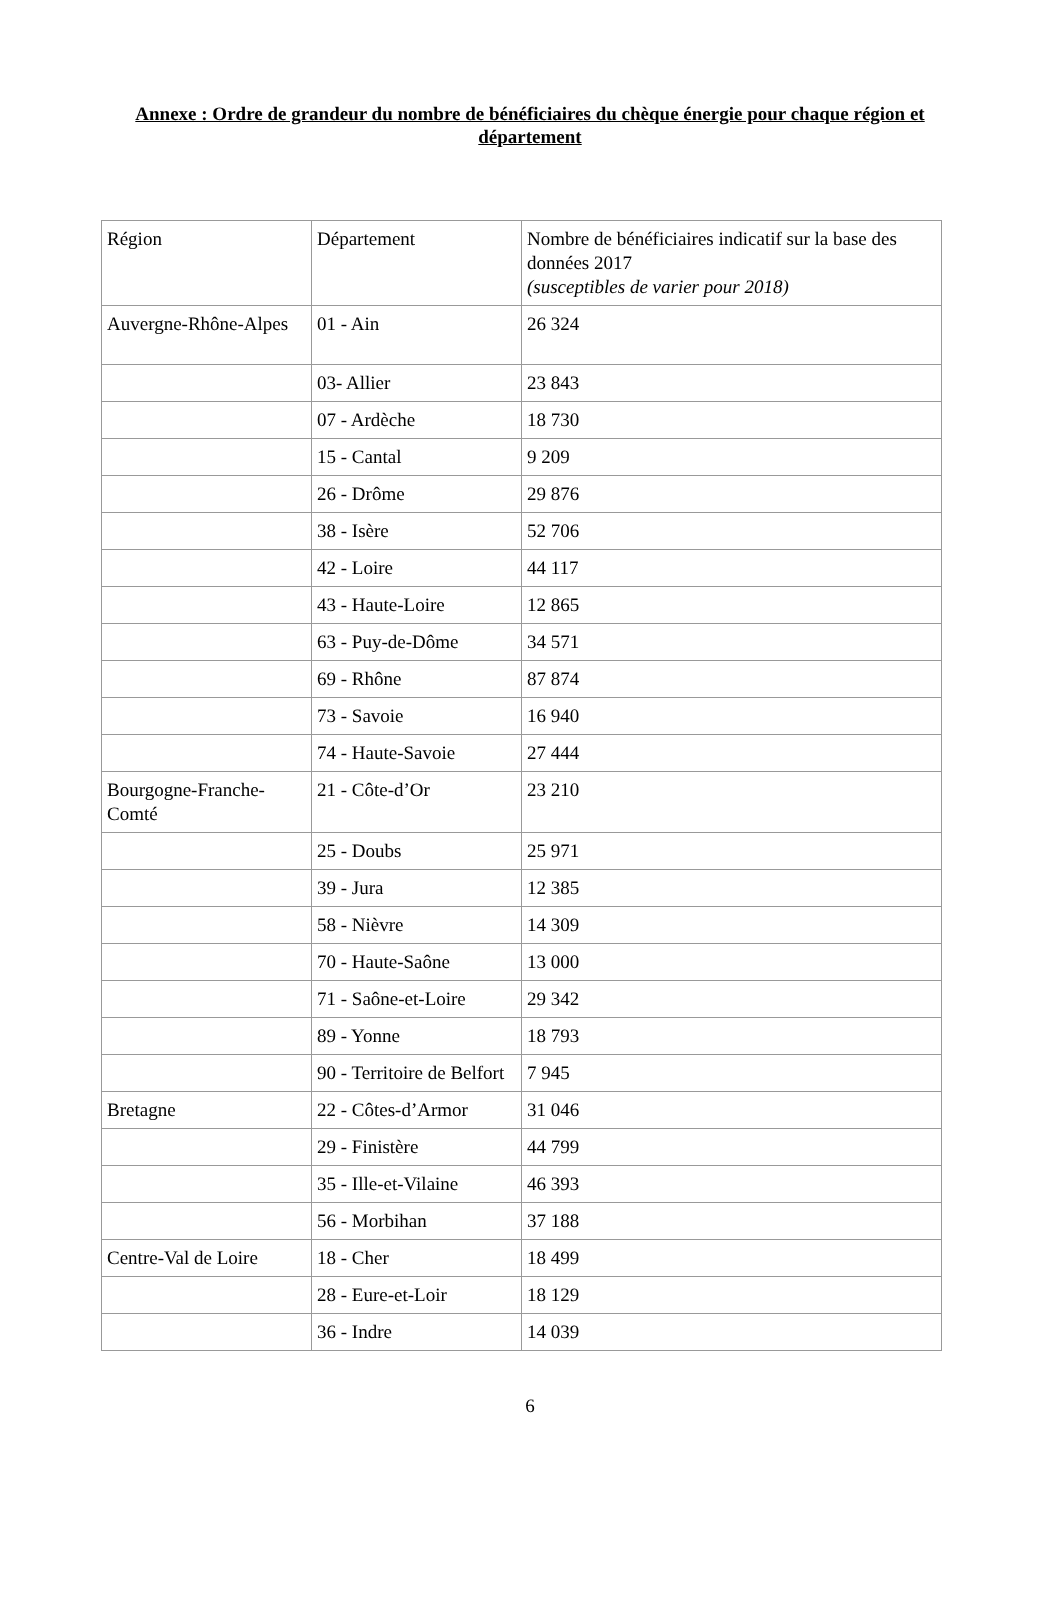Annexe : Ordre de grandeur du nombre de bénéficiaires du chèque énergie pour chaque région et département
| Région | Département | Nombre de bénéficiaires indicatif sur la base des données 2017 (susceptibles de varier pour 2018) |
| Auvergne-Rhône-Alpes | 01 - Ain | 26 324 |
| | 03- Allier | 23 843 |
| | 07 - Ardèche | 18 730 |
| | 15 - Cantal | 9 209 |
| | 26 - Drôme | 29 876 |
| | 38 - Isère | 52 706 |
| | 42 - Loire | 44 117 |
| | 43 - Haute-Loire | 12 865 |
| | 63 - Puy-de-Dôme | 34 571 |
| | 69 - Rhône | 87 874 |
| | 73 - Savoie | 16 940 |
| | 74 - Haute-Savoie | 27 444 |
| Bourgogne-Franche-Comté | 21 - Côte-d’Or | 23 210 |
| | 25 - Doubs | 25 971 |
| | 39 - Jura | 12 385 |
| | 58 - Nièvre | 14 309 |
| | 70 - Haute-Saône | 13 000 |
| | 71 - Saône-et-Loire | 29 342 |
| | 89 - Yonne | 18 793 |
| | 90 - Territoire de Belfort | 7 945 |
| Bretagne | 22 - Côtes-d’Armor | 31 046 |
| | 29 - Finistère | 44 799 |
| | 35 - Ille-et-Vilaine | 46 393 |
| | 56 - Morbihan | 37 188 |
| Centre-Val de Loire | 18 - Cher | 18 499 |
| | 28 - Eure-et-Loir | 18 129 |
| | 36 - Indre | 14 039 |
6